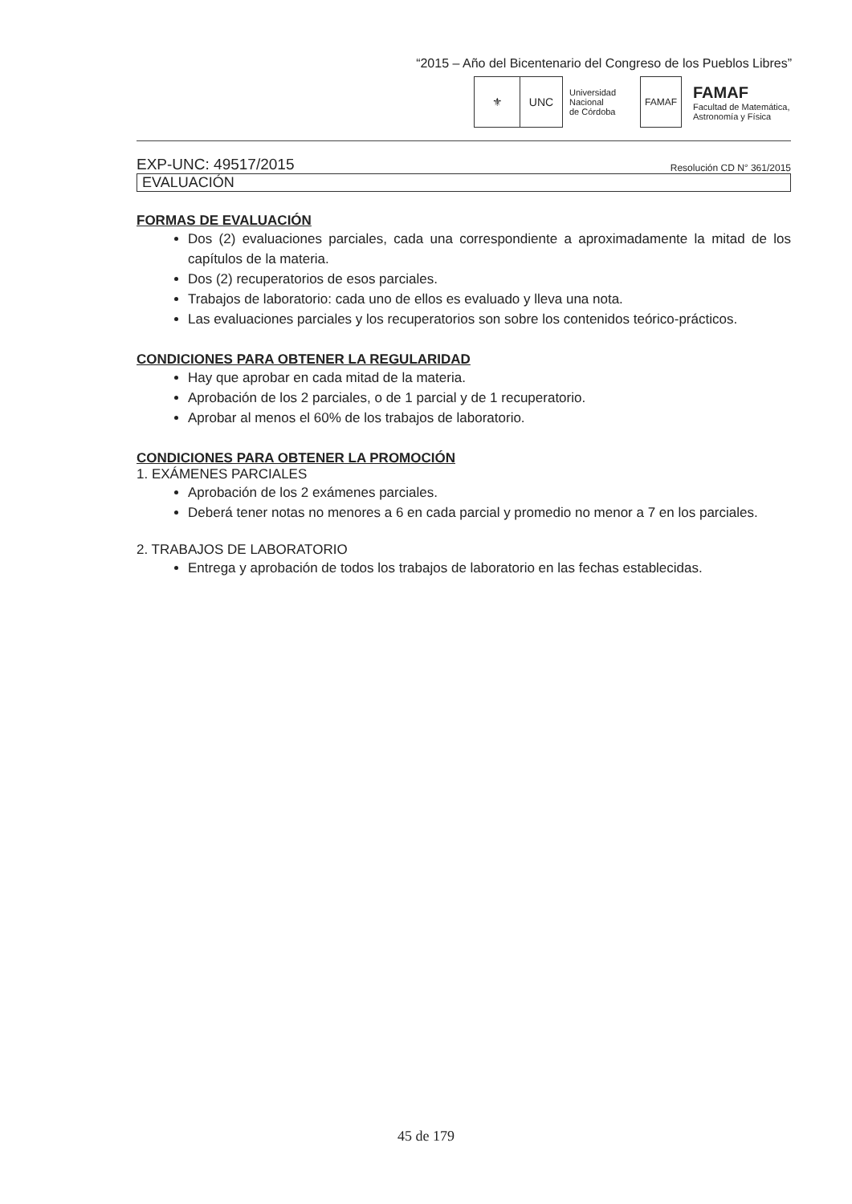“2015 – Año del Bicentenario del Congreso de los Pueblos Libres”
⚜ UNC
Universidad
Nacional
de Córdoba
FAMAF
FAMAF
Facultad de Matemática,
Astronomía y Física
EXP-UNC: 49517/2015 Resolución CD N° 361/2015
EVALUACIÓN
FORMAS DE EVALUACIÓN
Dos (2) evaluaciones parciales, cada una correspondiente a aproximadamente la mitad de los capítulos de la materia.
Dos (2) recuperatorios de esos parciales.
Trabajos de laboratorio: cada uno de ellos es evaluado y lleva una nota.
Las evaluaciones parciales y los recuperatorios son sobre los contenidos teórico-prácticos.
CONDICIONES PARA OBTENER LA REGULARIDAD
Hay que aprobar en cada mitad de la materia.
Aprobación de los 2 parciales, o de 1 parcial y de 1 recuperatorio.
Aprobar al menos el 60% de los trabajos de laboratorio.
CONDICIONES PARA OBTENER LA PROMOCIÓN
1. EXÁMENES PARCIALES
Aprobación de los 2 exámenes parciales.
Deberá tener notas no menores a 6 en cada parcial y promedio no menor a 7 en los parciales.
2. TRABAJOS DE LABORATORIO
Entrega y aprobación de todos los trabajos de laboratorio en las fechas establecidas.
45 de 179